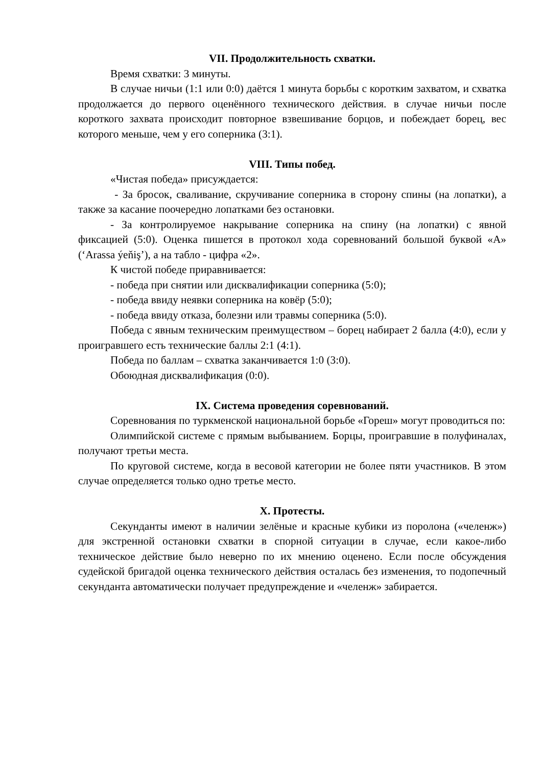VII. Продолжительность схватки.
Время схватки: 3 минуты.
В случае ничьи (1:1 или 0:0) даётся 1 минута борьбы с коротким захватом, и схватка продолжается до первого оценённого технического действия. в случае ничьи после короткого захвата происходит повторное взвешивание борцов, и побеждает борец, вес которого меньше, чем у его соперника (3:1).
VIII. Типы побед.
«Чистая победа» присуждается:
- За бросок, сваливание, скручивание соперника в сторону спины (на лопатки), а также за касание поочередно лопатками без остановки.
- За контролируемое накрывание соперника на спину (на лопатки) с явной фиксацией (5:0). Оценка пишется в протокол хода соревнований большой буквой «А» (‘Arassa ýeňiş’), а на табло - цифра «2».
К чистой победе приравнивается:
- победа при снятии или дисквалификации соперника (5:0);
- победа ввиду неявки соперника на ковёр (5:0);
- победа ввиду отказа, болезни или травмы соперника (5:0).
Победа с явным техническим преимуществом – борец набирает 2 балла (4:0), если у проигравшего есть технические баллы 2:1 (4:1).
Победа по баллам – схватка заканчивается 1:0 (3:0).
Обоюдная дисквалификация (0:0).
IX. Система проведения соревнований.
Соревнования по туркменской национальной борьбе «Гореш» могут проводиться по:
Олимпийской системе с прямым выбыванием. Борцы, проигравшие в полуфиналах, получают третьи места.
По круговой системе, когда в весовой категории не более пяти участников. В этом случае определяется только одно третье место.
X. Протесты.
Секунданты имеют в наличии зелёные и красные кубики из поролона («челенж») для экстренной остановки схватки в спорной ситуации в случае, если какое-либо техническое действие было неверно по их мнению оценено. Если после обсуждения судейской бригадой оценка технического действия осталась без изменения, то подопечный секунданта автоматически получает предупреждение и «челенж» забирается.